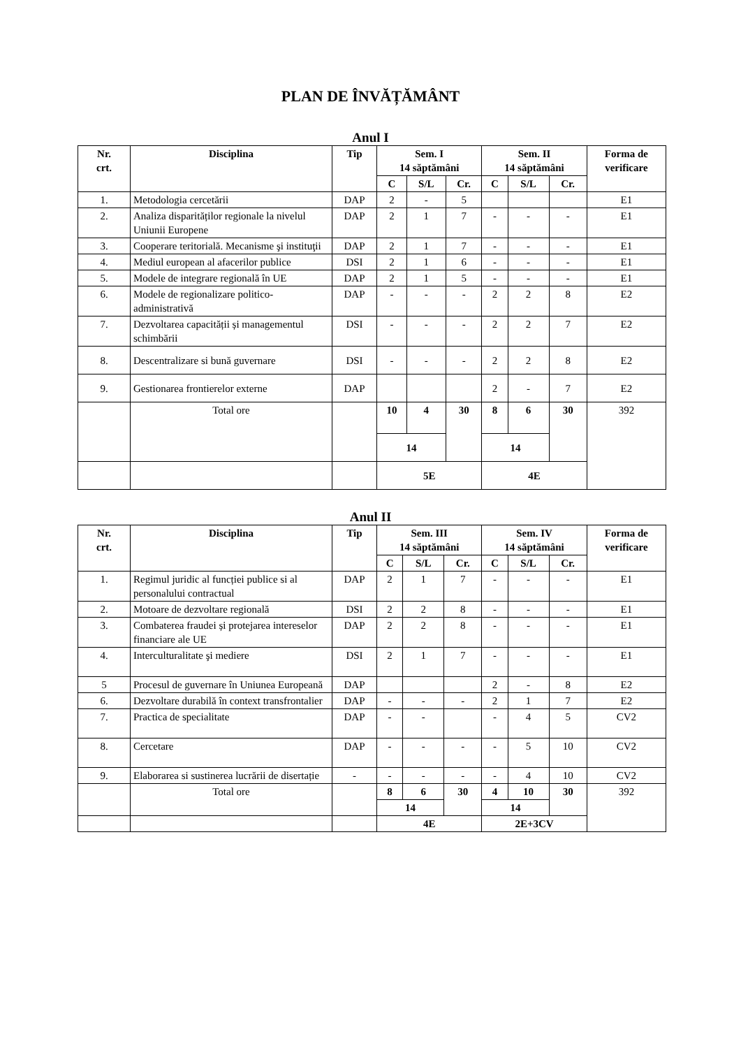PLAN DE ÎNVĂȚĂMÂNT
Anul I
| Nr. crt. | Disciplina | Tip | Sem. I 14 săptămâni | | | Sem. II 14 săptămâni | | | Forma de verificare |
| --- | --- | --- | --- | --- | --- | --- | --- | --- | --- |
| | | | C | S/L | Cr. | C | S/L | Cr. | |
| 1. | Metodologia cercetării | DAP | 2 | - | 5 | | | | E1 |
| 2. | Analiza disparităților regionale la nivelul Uniunii Europene | DAP | 2 | 1 | 7 | - | - | - | E1 |
| 3. | Cooperare teritorială. Mecanisme şi instituţii | DAP | 2 | 1 | 7 | - | - | - | E1 |
| 4. | Mediul european al afacerilor publice | DSI | 2 | 1 | 6 | - | - | - | E1 |
| 5. | Modele de integrare regională în UE | DAP | 2 | 1 | 5 | - | - | - | E1 |
| 6. | Modele de regionalizare politico-administrativă | DAP | - | - | - | 2 | 2 | 8 | E2 |
| 7. | Dezvoltarea capacității și managementul schimbării | DSI | - | - | - | 2 | 2 | 7 | E2 |
| 8. | Descentralizare si bună guvernare | DSI | - | - | - | 2 | 2 | 8 | E2 |
| 9. | Gestionarea frontierelor externe | DAP | | | | 2 | - | 7 | E2 |
| | Total ore | | 10 | 4 | 30 | 8 | 6 | 30 | 392 |
| | | | 14 | | | 14 | | | |
| | | | 5E | | | 4E | | | |
Anul II
| Nr. crt. | Disciplina | Tip | Sem. III 14 săptămâni | | | Sem. IV 14 săptămâni | | | Forma de verificare |
| --- | --- | --- | --- | --- | --- | --- | --- | --- | --- |
| | | | C | S/L | Cr. | C | S/L | Cr. | |
| 1. | Regimul juridic al funcției publice si al personalului contractual | DAP | 2 | 1 | 7 | - | - | - | E1 |
| 2. | Motoare de dezvoltare regională | DSI | 2 | 2 | 8 | - | - | - | E1 |
| 3. | Combaterea fraudei și protejarea intereselor financiare ale UE | DAP | 2 | 2 | 8 | - | - | - | E1 |
| 4. | Interculturalitate şi mediere | DSI | 2 | 1 | 7 | - | - | - | E1 |
| 5 | Procesul de guvernare în Uniunea Europeană | DAP | | | | 2 | - | 8 | E2 |
| 6. | Dezvoltare durabilă în context transfrontalier | DAP | - | - | - | 2 | 1 | 7 | E2 |
| 7. | Practica de specialitate | DAP | - | - | | - | 4 | 5 | CV2 |
| 8. | Cercetare | DAP | - | - | - | - | 5 | 10 | CV2 |
| 9. | Elaborarea si sustinerea lucrării de disertație | - | - | - | - | - | 4 | 10 | CV2 |
| | Total ore | | 8 | 6 | 30 | 4 | 10 | 30 | 392 |
| | | | 14 | | | 14 | | | |
| | | | 4E | | | 2E+3CV | | | |